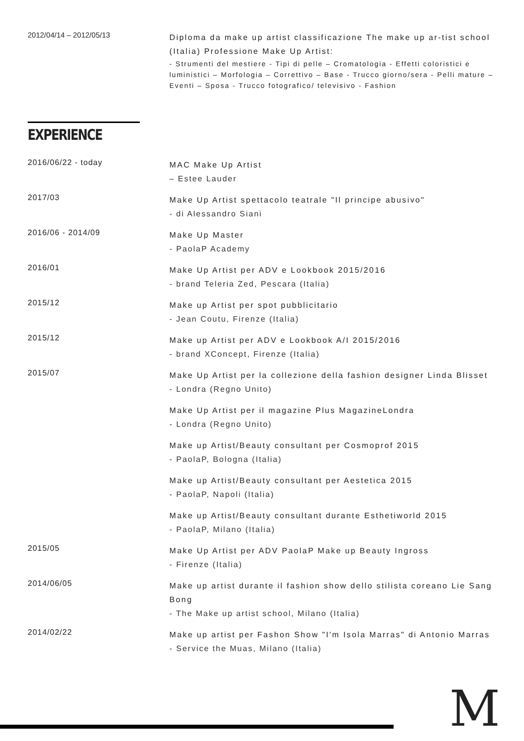2012/04/14 – 2012/05/13
Diploma da make up artist classificazione The make up ar-tist school (Italia) Professione Make Up Artist:
- Strumenti del mestiere - Tipi di pelle – Cromatologia - Effetti coloristici e luministici – Morfologia – Correttivo – Base - Trucco giorno/sera - Pelli mature – Eventi – Sposa - Trucco fotografico/ televisivo - Fashion
EXPERIENCE
2016/06/22 - today
MAC Make Up Artist
– Estee Lauder
2017/03
Make Up Artist spettacolo teatrale "Il principe abusivo"
- di Alessandro Siani
2016/06 - 2014/09
Make Up Master
- PaolaP Academy
2016/01
Make Up Artist per ADV e Lookbook 2015/2016
- brand Teleria Zed, Pescara (Italia)
2015/12
Make up Artist per spot pubblicitario
- Jean Coutu, Firenze (Italia)
2015/12
Make up Artist per ADV e Lookbook A/I 2015/2016
- brand XConcept, Firenze (Italia)
2015/07
Make Up Artist per la collezione della fashion designer Linda Blisset
- Londra (Regno Unito)
Make Up Artist per il magazine Plus MagazineLondra
- Londra (Regno Unito)
Make up Artist/Beauty consultant per Cosmoprof 2015
- PaolaP, Bologna (Italia)
Make up Artist/Beauty consultant per Aestetica 2015
- PaolaP, Napoli (Italia)
Make up Artist/Beauty consultant durante Esthetiworld 2015
- PaolaP, Milano (Italia)
2015/05
Make Up Artist per ADV PaolaP Make up Beauty Ingross
- Firenze (Italia)
2014/06/05
Make up artist durante il fashion show dello stilista coreano Lie Sang Bong
- The Make up artist school, Milano (Italia)
2014/02/22
Make up artist per Fashon Show "I'm Isola Marras" di Antonio Marras
- Service the Muas, Milano (Italia)
M